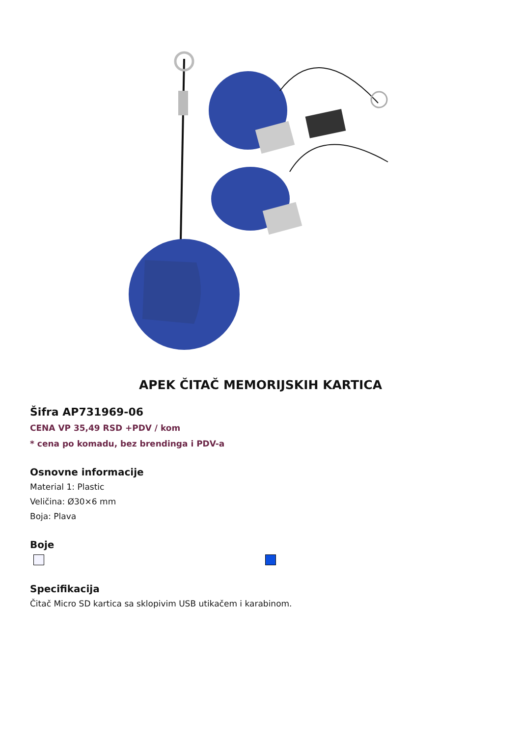APEK ČITAČ MEMORIJSKIH KARTICA
Šifra AP731969-06
CENA VP 35,49 RSD +PDV / kom
* cena po komadu, bez brendinga i PDV-a
Osnovne informacije
Material 1: Plastic
Veličina: Ø30×6 mm
Boja: Plava
Boje
Specifikacija
Čitač Micro SD kartica sa sklopivim USB utikačem i karabinom.